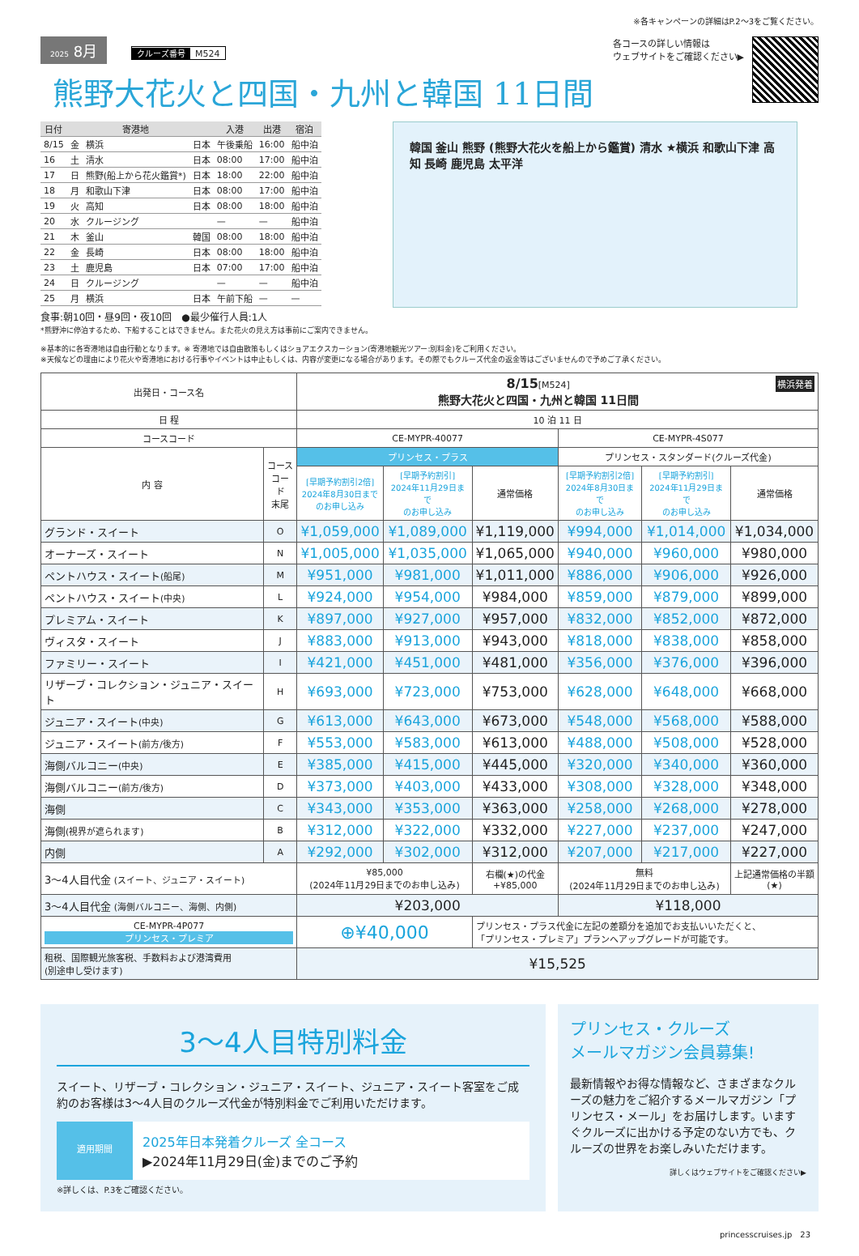※各キャンペーンの詳細はP.2〜3をご覧ください。
2025 8月 クルーズ番号 M524
熊野大花火と四国・九州と韓国 11日間
各コースの詳しい情報は
ウェブサイトをご確認ください▶
| 日付 | | 寄港地 | | 入港 | 出港 | 宿泊 |
| --- | --- | --- | --- | --- | --- | --- |
| 8/15 | 金 | 横浜 | 日本 | 午後乗船 | 16:00 | 船中泊 |
| 16 | 土 | 清水 | 日本 | 08:00 | 17:00 | 船中泊 |
| 17 | 日 | 熊野(船上から花火鑑賞*) | 日本 | 18:00 | 22:00 | 船中泊 |
| 18 | 月 | 和歌山下津 | 日本 | 08:00 | 17:00 | 船中泊 |
| 19 | 火 | 高知 | 日本 | 08:00 | 18:00 | 船中泊 |
| 20 | 水 | クルージング | | — | — | 船中泊 |
| 21 | 木 | 釜山 | 韓国 | 08:00 | 18:00 | 船中泊 |
| 22 | 金 | 長崎 | 日本 | 08:00 | 18:00 | 船中泊 |
| 23 | 土 | 鹿児島 | 日本 | 07:00 | 17:00 | 船中泊 |
| 24 | 日 | クルージング | | — | — | 船中泊 |
| 25 | 月 | 横浜 | 日本 | 午前下船 | — | — |
食事:朝10回・昼9回・夜10回　●最少催行人員:1人
*熊野沖に停泊するため、下船することはできません。また花火の見え方は事前にご案内できません。
韓国 釜山 熊野 (熊野大花火を船上から鑑賞) 清水 ★横浜 和歌山下津 高知 長崎 鹿児島 太平洋
※基本的に各寄港地は自由行動となります。※ 寄港地では自由散策もしくはショアエクスカーション(寄港地観光ツアー:別料金)をご利用ください。
※天候などの理由により花火や寄港地における行事やイベントは中止もしくは、内容が変更になる場合があります。その際でもクルーズ代金の返金等はございませんので予めご了承ください。
| 出発日・コース名 | | 8/15 [M524] 横浜発着 熊野大花火と四国・九州と韓国 11日間 | | | | | |
| 日 程 | | 10 泊 11 日 | | | | | |
| コースコード | | CE-MYPR-40077 | | | CE-MYPR-4S077 | | |
| 内 容 | コース コード 末尾 | プリンセス・プラス | | | プリンセス・スタンダード(クルーズ代金) | | |
| | | [早期予約割引2倍] 2024年8月30日まで のお申し込み | [早期予約割引] 2024年11月29日まで のお申し込み | 通常価格 | [早期予約割引2倍] 2024年8月30日まで のお申し込み | [早期予約割引] 2024年11月29日まで のお申し込み | 通常価格 |
| グランド・スイート | O | ¥1,059,000 | ¥1,089,000 | ¥1,119,000 | ¥994,000 | ¥1,014,000 | ¥1,034,000 |
| オーナーズ・スイート | N | ¥1,005,000 | ¥1,035,000 | ¥1,065,000 | ¥940,000 | ¥960,000 | ¥980,000 |
| ペントハウス・スイート (船尾) | M | ¥951,000 | ¥981,000 | ¥1,011,000 | ¥886,000 | ¥906,000 | ¥926,000 |
| ペントハウス・スイート (中央) | L | ¥924,000 | ¥954,000 | ¥984,000 | ¥859,000 | ¥879,000 | ¥899,000 |
| プレミアム・スイート | K | ¥897,000 | ¥927,000 | ¥957,000 | ¥832,000 | ¥852,000 | ¥872,000 |
| ヴィスタ・スイート | J | ¥883,000 | ¥913,000 | ¥943,000 | ¥818,000 | ¥838,000 | ¥858,000 |
| ファミリー・スイート | I | ¥421,000 | ¥451,000 | ¥481,000 | ¥356,000 | ¥376,000 | ¥396,000 |
| リザーブ・コレクション・ジュニア・スイート | H | ¥693,000 | ¥723,000 | ¥753,000 | ¥628,000 | ¥648,000 | ¥668,000 |
| ジュニア・スイート (中央) | G | ¥613,000 | ¥643,000 | ¥673,000 | ¥548,000 | ¥568,000 | ¥588,000 |
| ジュニア・スイート (前方/後方) | F | ¥553,000 | ¥583,000 | ¥613,000 | ¥488,000 | ¥508,000 | ¥528,000 |
| 海側バルコニー (中央) | E | ¥385,000 | ¥415,000 | ¥445,000 | ¥320,000 | ¥340,000 | ¥360,000 |
| 海側バルコニー (前方/後方) | D | ¥373,000 | ¥403,000 | ¥433,000 | ¥308,000 | ¥328,000 | ¥348,000 |
| 海側 | C | ¥343,000 | ¥353,000 | ¥363,000 | ¥258,000 | ¥268,000 | ¥278,000 |
| 海側 (視界が遮られます) | B | ¥312,000 | ¥322,000 | ¥332,000 | ¥227,000 | ¥237,000 | ¥247,000 |
| 内側 | A | ¥292,000 | ¥302,000 | ¥312,000 | ¥207,000 | ¥217,000 | ¥227,000 |
| 3〜4人目代金 (スイート、ジュニア・スイート) | | ¥85,000 (2024年11月29日までのお申し込み) | | 右欄(★)の代金 +¥85,000 | 無料 (2024年11月29日までのお申し込み) | | 上記通常価格の半額 (★) |
| 3〜4人目代金 (海側バルコニー、海側、内側) | | ¥203,000 | | | ¥118,000 | | |
| CE-MYPR-4P077 プリンセス・プレミア | | ⊕¥40,000 | | プリンセス・プラス代金に左記の差額分を追加でお支払いいただくと、 「プリンセス・プレミア」プランへアップグレードが可能です。 | | | |
| 租税、国際観光旅客税、手数料および港湾費用 (別途申し受けます) | | ¥15,525 | | | | | |
3〜4人目特別料金
スイート、リザーブ・コレクション・ジュニア・スイート、ジュニア・スイート客室をご成約のお客様は3〜4人目のクルーズ代金が特別料金でご利用いただけます。
適用期間
2025年日本発着クルーズ 全コース
▶2024年11月29日(金)までのご予約
※詳しくは、P.3をご確認ください。
プリンセス・クルーズ
メールマガジン会員募集!
最新情報やお得な情報など、さまざまなクルーズの魅力をご紹介するメールマガジン「プリンセス・メール」をお届けします。いますぐクルーズに出かける予定のない方でも、クルーズの世界をお楽しみいただけます。
詳しくはウェブサイトをご確認ください▶
princesscruises.jp　23